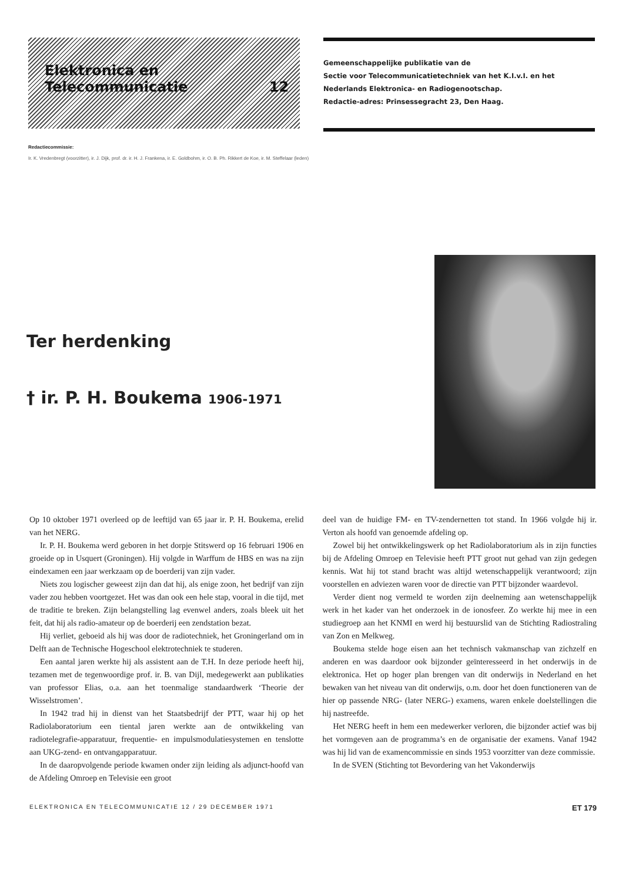Elektronica en
Telecommunicatie 12
Gemeenschappelijke publikatie van de
Sectie voor Telecommunicatietechniek van het K.I.v.I. en het
Nederlands Elektronica- en Radiogenootschap.
Redactie-adres: Prinsessegracht 23, Den Haag.
Redactiecommissie:
Ir. K. Vredenbregt (voorzitter), ir. J. Dijk, prof. dr. ir. H. J. Frankena, ir. E. Goldbohm, ir. O. B. Ph. Rikkert de Koe, ir. M. Steffelaar (leden)
Ter herdenking
† ir. P. H. Boukema 1906-1971
Op 10 oktober 1971 overleed op de leeftijd van 65 jaar ir. P. H. Boukema, erelid van het NERG.
Ir. P. H. Boukema werd geboren in het dorpje Stitswerd op 16 februari 1906 en groeide op in Usquert (Groningen). Hij volgde in Warffum de HBS en was na zijn eindexamen een jaar werkzaam op de boerderij van zijn vader.
Niets zou logischer geweest zijn dan dat hij, als enige zoon, het bedrijf van zijn vader zou hebben voortgezet. Het was dan ook een hele stap, vooral in die tijd, met de traditie te breken. Zijn belangstelling lag evenwel anders, zoals bleek uit het feit, dat hij als radio-amateur op de boerderij een zendstation bezat.
Hij verliet, geboeid als hij was door de radiotechniek, het Groningerland om in Delft aan de Technische Hogeschool elektrotechniek te studeren.
Een aantal jaren werkte hij als assistent aan de T.H. In deze periode heeft hij, tezamen met de tegenwoordige prof. ir. B. van Dijl, medegewerkt aan publikaties van professor Elias, o.a. aan het toenmalige standaardwerk ‘Theorie der Wisselstromen’.
In 1942 trad hij in dienst van het Staatsbedrijf der PTT, waar hij op het Radiolaboratorium een tiental jaren werkte aan de ontwikkeling van radiotelegrafie-apparatuur, frequentie- en impulsmodulatiesystemen en tenslotte aan UKG-zend- en ontvangapparatuur.
In de daaropvolgende periode kwamen onder zijn leiding als adjunct-hoofd van de Afdeling Omroep en Televisie een groot
deel van de huidige FM- en TV-zendernetten tot stand. In 1966 volgde hij ir. Verton als hoofd van genoemde afdeling op.
Zowel bij het ontwikkelingswerk op het Radiolaboratorium als in zijn functies bij de Afdeling Omroep en Televisie heeft PTT groot nut gehad van zijn gedegen kennis. Wat hij tot stand bracht was altijd wetenschappelijk verantwoord; zijn voorstellen en adviezen waren voor de directie van PTT bijzonder waardevol.
Verder dient nog vermeld te worden zijn deelneming aan wetenschappelijk werk in het kader van het onderzoek in de ionosfeer. Zo werkte hij mee in een studiegroep aan het KNMI en werd hij bestuurslid van de Stichting Radiostraling van Zon en Melkweg.
Boukema stelde hoge eisen aan het technisch vakmanschap van zichzelf en anderen en was daardoor ook bijzonder geïnteresseerd in het onderwijs in de elektronica. Het op hoger plan brengen van dit onderwijs in Nederland en het bewaken van het niveau van dit onderwijs, o.m. door het doen functioneren van de hier op passende NRG- (later NERG-) examens, waren enkele doelstellingen die hij nastreefde.
Het NERG heeft in hem een medewerker verloren, die bijzonder actief was bij het vormgeven aan de programma’s en de organisatie der examens. Vanaf 1942 was hij lid van de examencommissie en sinds 1953 voorzitter van deze commissie.
In de SVEN (Stichting tot Bevordering van het Vakonderwijs
ELEKTRONICA EN TELECOMMUNICATIE 12 / 29 DECEMBER 1971 ET 179